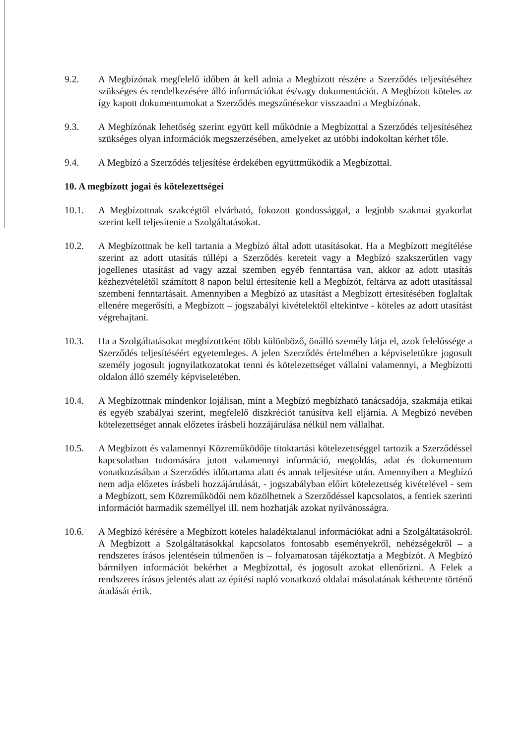9.2. A Megbízónak megfelelő időben át kell adnia a Megbízott részére a Szerződés teljesítéséhez szükséges és rendelkezésére álló információkat és/vagy dokumentációt. A Megbízott köteles az így kapott dokumentumokat a Szerződés megszűnésekor visszaadni a Megbízónak.
9.3. A Megbízónak lehetőség szerint együtt kell működnie a Megbízottal a Szerződés teljesítéséhez szükséges olyan információk megszerzésében, amelyeket az utóbbi indokoltan kérhet tőle.
9.4. A Megbízó a Szerződés teljesítése érdekében együttműködik a Megbízottal.
10. A megbízott jogai és kötelezettségei
10.1. A Megbízottnak szakcégtől elvárható, fokozott gondossággal, a legjobb szakmai gyakorlat szerint kell teljesítenie a Szolgáltatásokat.
10.2. A Megbízottnak be kell tartania a Megbízó által adott utasításokat. Ha a Megbízott megítélése szerint az adott utasítás túllépi a Szerződés kereteit vagy a Megbízó szakszerűtlen vagy jogellenes utasítást ad vagy azzal szemben egyéb fenntartása van, akkor az adott utasítás kézhezvételétől számított 8 napon belül értesítenie kell a Megbízót, feltárva az adott utasítással szembeni fenntartásait. Amennyiben a Megbízó az utasítást a Megbízott értesítésében foglaltak ellenére megerősíti, a Megbízott – jogszabályi kivételektől eltekintve - köteles az adott utasítást végrehajtani.
10.3. Ha a Szolgáltatásokat megbízottként több különböző, önálló személy látja el, azok felelőssége a Szerződés teljesítéséért egyetemleges. A jelen Szerződés értelmében a képviseletükre jogosult személy jogosult jognyilatkozatokat tenni és kötelezettséget vállalni valamennyi, a Megbízotti oldalon álló személy képviseletében.
10.4. A Megbízottnak mindenkor lojálisan, mint a Megbízó megbízható tanácsadója, szakmája etikai és egyéb szabályai szerint, megfelelő diszkréciót tanúsítva kell eljárnia. A Megbízó nevében kötelezettséget annak előzetes írásbeli hozzájárulása nélkül nem vállalhat.
10.5. A Megbízott és valamennyi Közreműködője titoktartási kötelezettséggel tartozik a Szerződéssel kapcsolatban tudomására jutott valamennyi információ, megoldás, adat és dokumentum vonatkozásában a Szerződés időtartama alatt és annak teljesítése után. Amennyiben a Megbízó nem adja előzetes írásbeli hozzájárulását, - jogszabályban előírt kötelezettség kivételével - sem a Megbízott, sem Közreműködői nem közölhetnek a Szerződéssel kapcsolatos, a fentiek szerinti információt harmadik személlyel ill. nem hozhatják azokat nyilvánosságra.
10.6. A Megbízó kérésére a Megbízott köteles haladéktalanul információkat adni a Szolgáltatásokról. A Megbízott a Szolgáltatásokkal kapcsolatos fontosabb eseményekről, nehézségekről – a rendszeres írásos jelentésein túlmenően is – folyamatosan tájékoztatja a Megbízót. A Megbízó bármilyen információt bekérhet a Megbízottal, és jogosult azokat ellenőrizni. A Felek a rendszeres írásos jelentés alatt az építési napló vonatkozó oldalai másolatának kéthetente történő átadását értik.